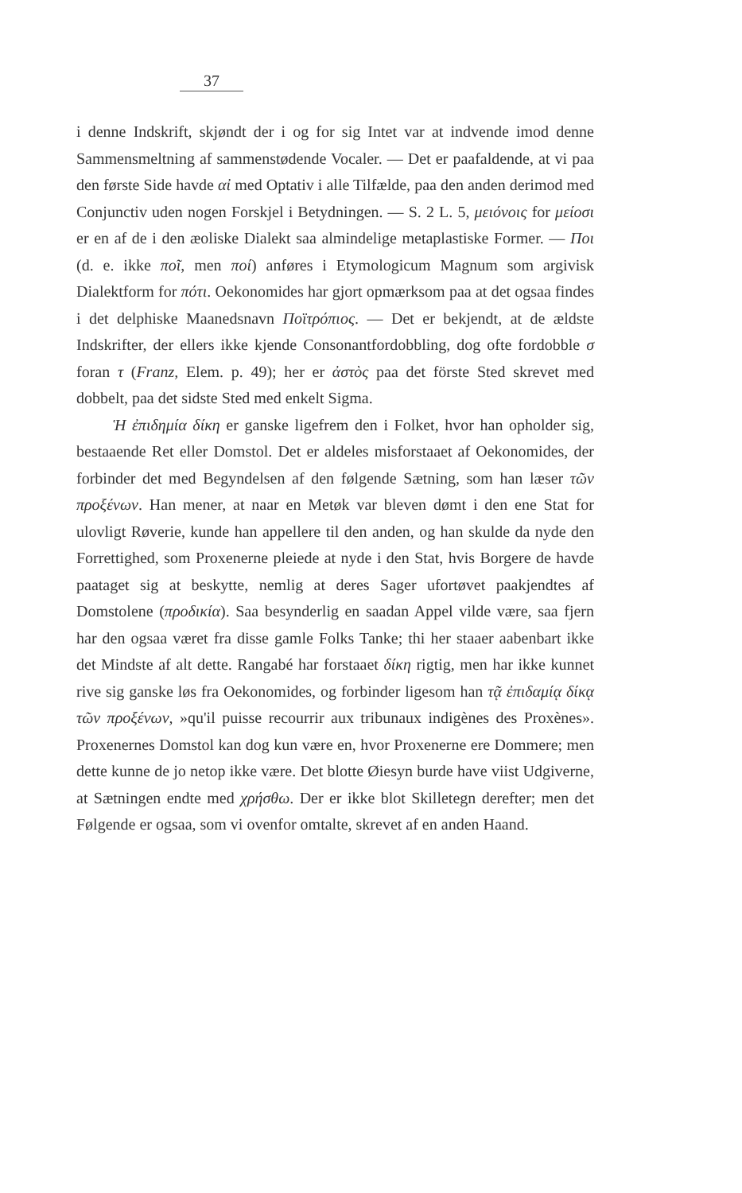37
i denne Indskrift, skjøndt der i og for sig Intet var at indvende imod denne Sammensmeltning af sammenstødende Vocaler. — Det er paafaldende, at vi paa den første Side havde αἰ med Optativ i alle Tilfælde, paa den anden derimod med Conjunctiv uden nogen Forskjel i Betydningen. — S. 2 L. 5, μειόνοις for μείοσι er en af de i den æoliske Dialekt saa almindelige metaplastiske Former. — Ποι (d. e. ikke ποῖ, men ποί) anføres i Etymologicum Magnum som argivisk Dialektform for πότι. Oekonomides har gjort opmærksom paa at det ogsaa findes i det delphiske Maanedsnavn Ποϊτρόπιος. — Det er bekjendt, at de ældste Indskrifter, der ellers ikke kjende Consonantfordobbling, dog ofte fordobble σ foran τ (Franz, Elem. p. 49); her er ἀστὸς paa det förste Sted skrevet med dobbelt, paa det sidste Sted med enkelt Sigma.
Ἡ ἐπιδημία δίκη er ganske ligefrem den i Folket, hvor han opholder sig, bestaaende Ret eller Domstol. Det er aldeles misforstaaet af Oekonomides, der forbinder det med Begyndelsen af den følgende Sætning, som han læser τῶν προξένων. Han mener, at naar en Metøk var bleven dømt i den ene Stat for ulovligt Røverie, kunde han appellere til den anden, og han skulde da nyde den Forrettighed, som Proxenerne pleiede at nyde i den Stat, hvis Borgere de havde paataget sig at beskytte, nemlig at deres Sager ufortøvet paakjendtes af Domstolene (προδικία). Saa besynderlig en saadan Appel vilde være, saa fjern har den ogsaa været fra disse gamle Folks Tanke; thi her staaer aabenbart ikke det Mindste af alt dette. Rangabé har forstaaet δίκη rigtig, men har ikke kunnet rive sig ganske løs fra Oekonomides, og forbinder ligesom han τᾷ ἐπιδαμίᾳ δίκᾳ τῶν προξένων, »qu'il puisse recourrir aux tribunaux indigènes des Proxènes». Proxenernes Domstol kan dog kun være en, hvor Proxenerne ere Dommere; men dette kunne de jo netop ikke være. Det blotte Øiesyn burde have viist Udgiverne, at Sætningen endte med χρήσθω. Der er ikke blot Skilletegn derefter; men det Følgende er ogsaa, som vi ovenfor omtalte, skrevet af en anden Haand.